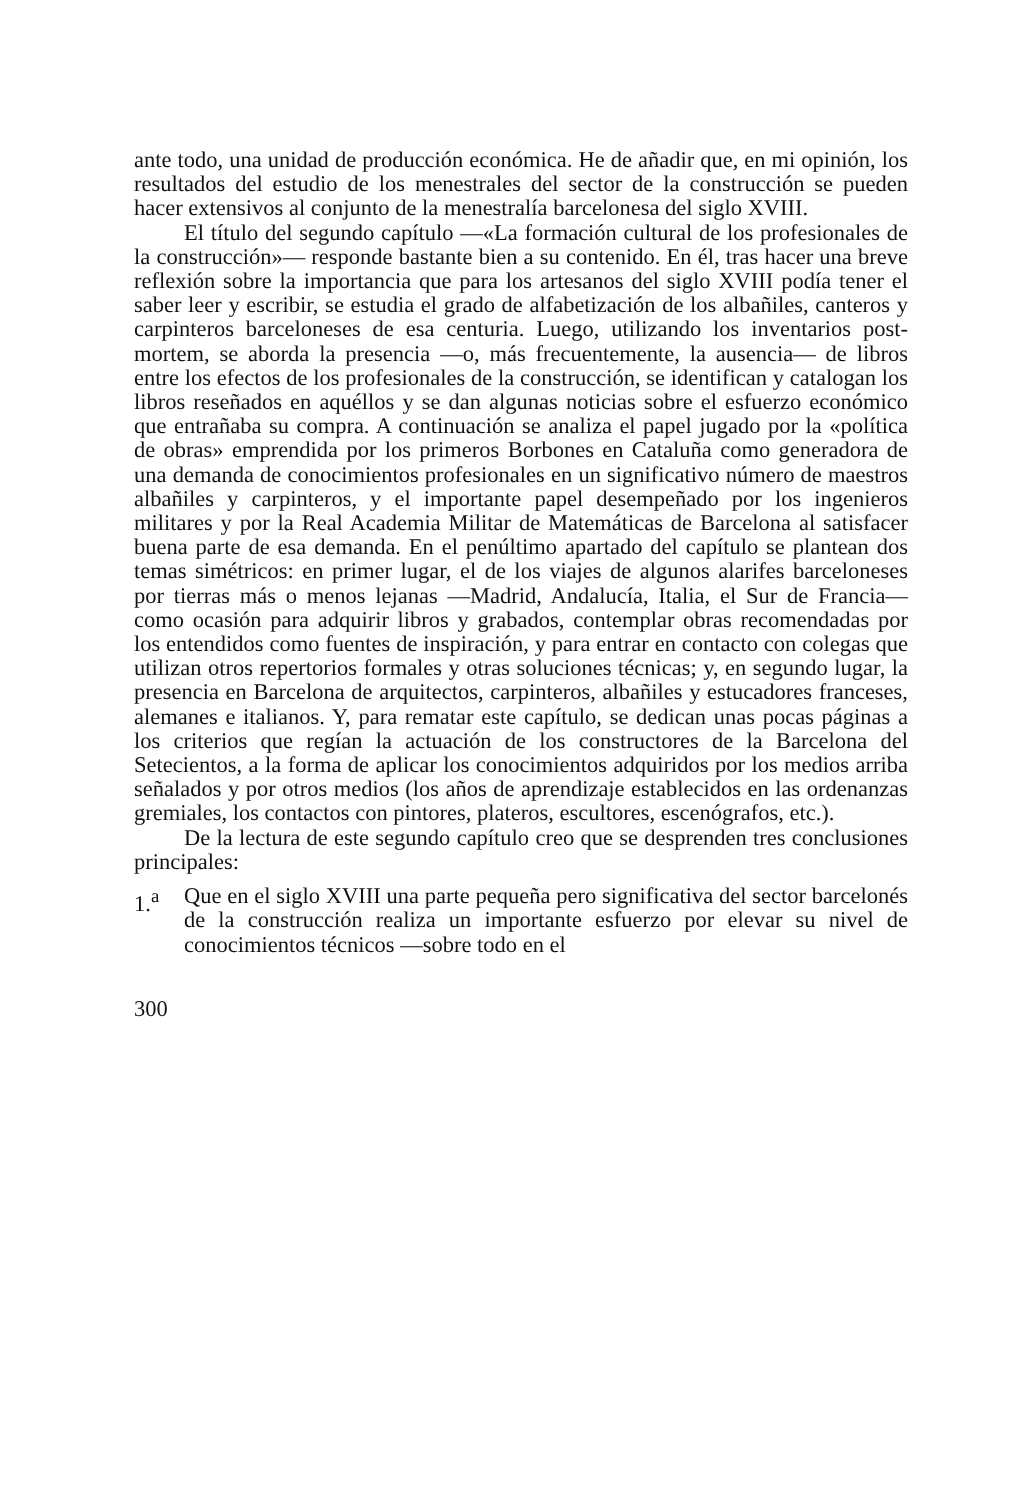ante todo, una unidad de producción económica. He de añadir que, en mi opinión, los resultados del estudio de los menestrales del sector de la construcción se pueden hacer extensivos al conjunto de la menestralía barcelonesa del siglo XVIII.
El título del segundo capítulo —«La formación cultural de los profesionales de la construcción»— responde bastante bien a su contenido. En él, tras hacer una breve reflexión sobre la importancia que para los artesanos del siglo XVIII podía tener el saber leer y escribir, se estudia el grado de alfabetización de los albañiles, canteros y carpinteros barceloneses de esa centuria. Luego, utilizando los inventarios post-mortem, se aborda la presencia —o, más frecuentemente, la ausencia— de libros entre los efectos de los profesionales de la construcción, se identifican y catalogan los libros reseñados en aquéllos y se dan algunas noticias sobre el esfuerzo económico que entrañaba su compra. A continuación se analiza el papel jugado por la «política de obras» emprendida por los primeros Borbones en Cataluña como generadora de una demanda de conocimientos profesionales en un significativo número de maestros albañiles y carpinteros, y el importante papel desempeñado por los ingenieros militares y por la Real Academia Militar de Matemáticas de Barcelona al satisfacer buena parte de esa demanda. En el penúltimo apartado del capítulo se plantean dos temas simétricos: en primer lugar, el de los viajes de algunos alarifes barceloneses por tierras más o menos lejanas —Madrid, Andalucía, Italia, el Sur de Francia— como ocasión para adquirir libros y grabados, contemplar obras recomendadas por los entendidos como fuentes de inspiración, y para entrar en contacto con colegas que utilizan otros repertorios formales y otras soluciones técnicas; y, en segundo lugar, la presencia en Barcelona de arquitectos, carpinteros, albañiles y estucadores franceses, alemanes e italianos. Y, para rematar este capítulo, se dedican unas pocas páginas a los criterios que regían la actuación de los constructores de la Barcelona del Setecientos, a la forma de aplicar los conocimientos adquiridos por los medios arriba señalados y por otros medios (los años de aprendizaje establecidos en las ordenanzas gremiales, los contactos con pintores, plateros, escultores, escenógrafos, etc.).
De la lectura de este segundo capítulo creo que se desprenden tres conclusiones principales:
1.<sup>a</sup> Que en el siglo XVIII una parte pequeña pero significativa del sector barcelonés de la construcción realiza un importante esfuerzo por elevar su nivel de conocimientos técnicos —sobre todo en el
300